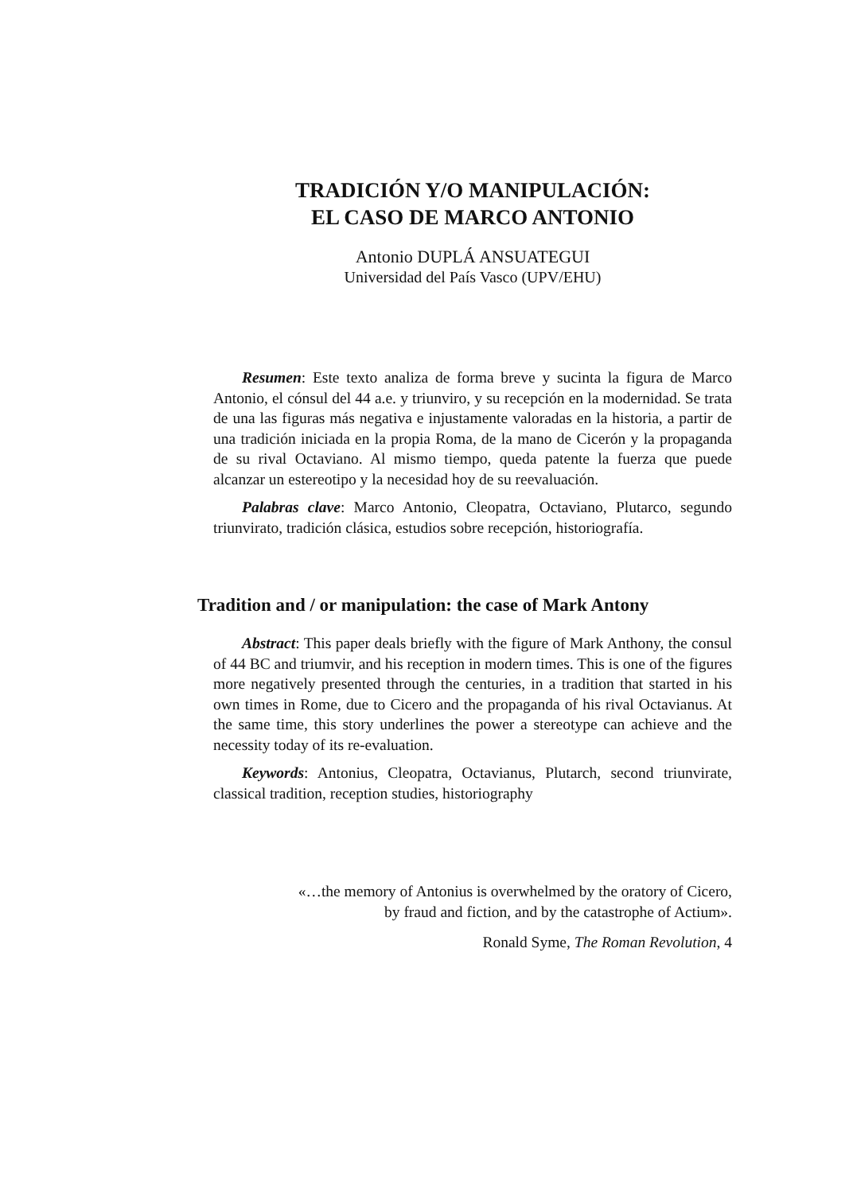TRADICIÓN Y/O MANIPULACIÓN:
EL CASO DE MARCO ANTONIO
Antonio DUPLÁ ANSUATEGUI
Universidad del País Vasco (UPV/EHU)
Resumen: Este texto analiza de forma breve y sucinta la figura de Marco Antonio, el cónsul del 44 a.e. y triunviro, y su recepción en la modernidad. Se trata de una las figuras más negativa e injustamente valoradas en la historia, a partir de una tradición iniciada en la propia Roma, de la mano de Cicerón y la propaganda de su rival Octaviano. Al mismo tiempo, queda patente la fuerza que puede alcanzar un estereotipo y la necesidad hoy de su reevaluación.
Palabras clave: Marco Antonio, Cleopatra, Octaviano, Plutarco, segundo triunvirato, tradición clásica, estudios sobre recepción, historiografía.
Tradition and / or manipulation: the case of Mark Antony
Abstract: This paper deals briefly with the figure of Mark Anthony, the consul of 44 BC and triumvir, and his reception in modern times. This is one of the figures more negatively presented through the centuries, in a tradition that started in his own times in Rome, due to Cicero and the propaganda of his rival Octavianus. At the same time, this story underlines the power a stereotype can achieve and the necessity today of its re-evaluation.
Keywords: Antonius, Cleopatra, Octavianus, Plutarch, second triunvirate, classical tradition, reception studies, historiography
«…the memory of Antonius is overwhelmed by the oratory of Cicero,
by fraud and fiction, and by the catastrophe of Actium».
Ronald Syme, The Roman Revolution, 4